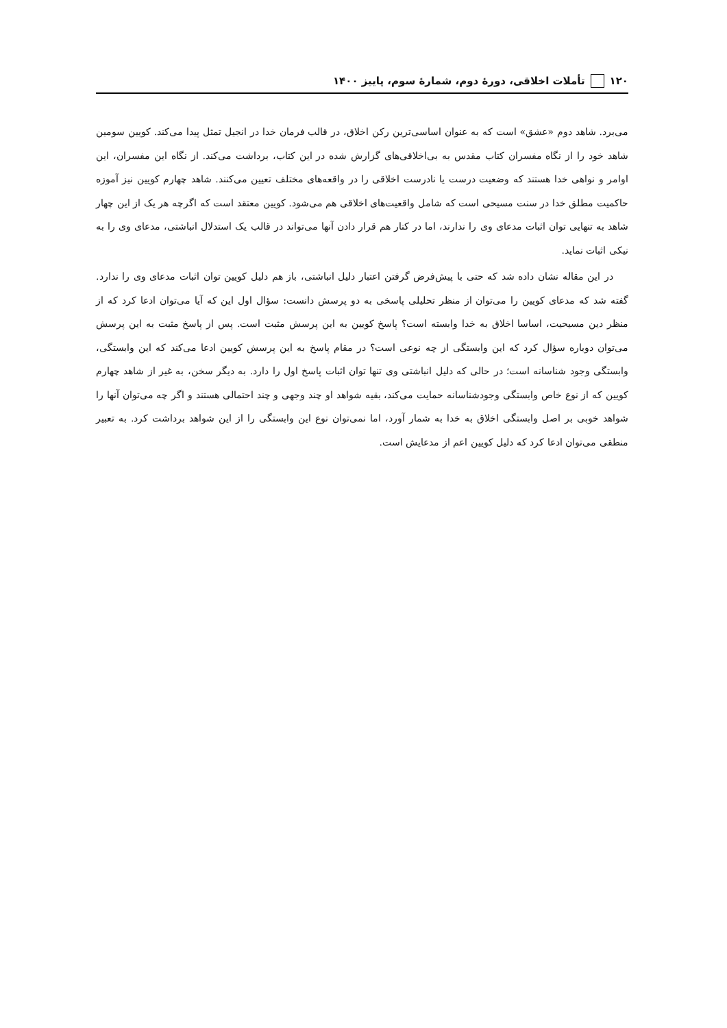۱۲۰ تأملات اخلاقی، دورهٔ دوم، شمارهٔ سوم، پاییز ۱۴۰۰
می‌برد. شاهد دوم «عشق» است که به عنوان اساسی‌ترین رکن اخلاق، در قالب فرمان خدا در انجیل تمثل پیدا می‌کند. کویین سومین شاهد خود را از نگاه مفسران کتاب مقدس به بی‌اخلاقی‌های گزارش شده در این کتاب، برداشت می‌کند. از نگاه این مفسران، این اوامر و نواهی خدا هستند که وضعیت درست یا نادرست اخلاقی را در واقعه‌های مختلف تعیین می‌کنند. شاهد چهارم کویین نیز آموزه حاکمیت مطلق خدا در سنت مسیحی است که شامل واقعیت‌های اخلاقی هم می‌شود. کویین معتقد است که اگرچه هر یک از این چهار شاهد به تنهایی توان اثبات مدعای وی را ندارند، اما در کنار هم قرار دادن آنها می‌تواند در قالب یک استدلال انباشتی، مدعای وی را به نیکی اثبات نماید.
در این مقاله نشان داده شد که حتی با پیش‌فرض گرفتن اعتبار دلیل انباشتی، باز هم دلیل کویین توان اثبات مدعای وی را ندارد. گفته شد که مدعای کویین را می‌توان از منظر تحلیلی پاسخی به دو پرسش دانست: سؤال اول این که آیا می‌توان ادعا کرد که از منظر دین مسیحیت، اساسا اخلاق به خدا وابسته است؟ پاسخ کویین به این پرسش مثبت است. پس از پاسخ مثبت به این پرسش می‌توان دوباره سؤال کرد که این وابستگی از چه نوعی است؟ در مقام پاسخ به این پرسش کویین ادعا می‌کند که این وابستگی، وابستگی وجود شناسانه است؛ در حالی که دلیل انباشتی وی تنها توان اثبات پاسخ اول را دارد. به دیگر سخن، به غیر از شاهد چهارم کویین که از نوع خاص وابستگی وجودشناسانه حمایت می‌کند، بقیه شواهد او چند وجهی و چند احتمالی هستند و اگر چه می‌توان آنها را شواهد خوبی بر اصل وابستگی اخلاق به خدا به شمار آورد، اما نمی‌توان نوع این وابستگی را از این شواهد برداشت کرد. به تعبیر منطقی می‌توان ادعا کرد که دلیل کویین اعم از مدعایش است.